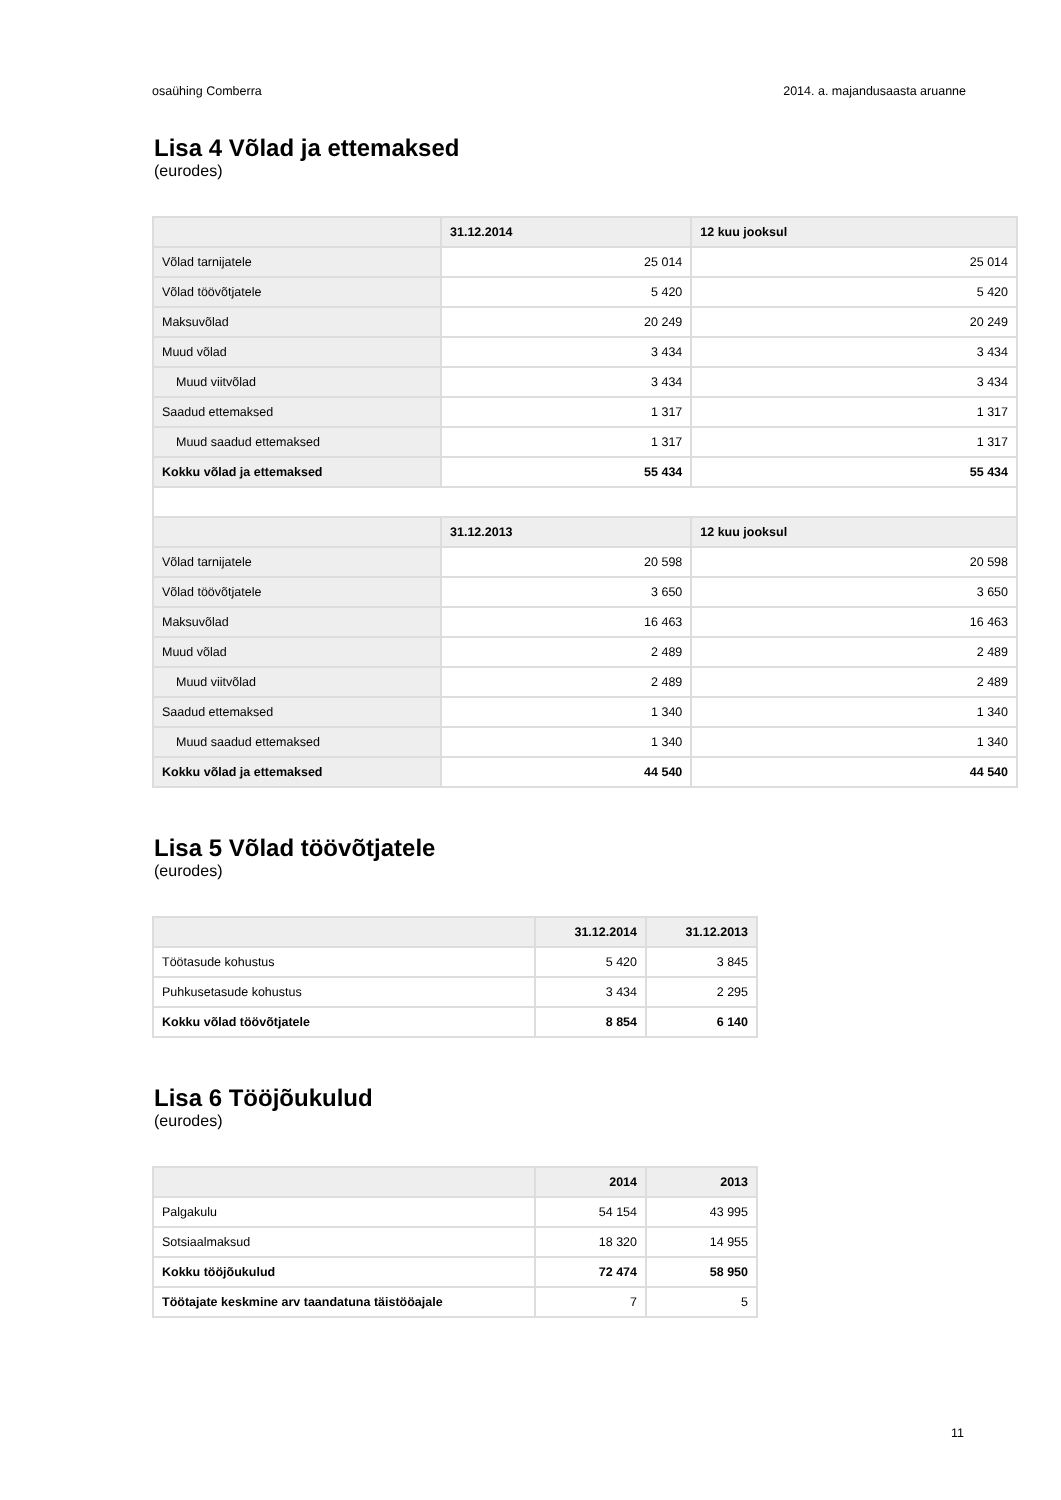osaühing Comberra 2014. a. majandusaasta aruanne
Lisa 4 Võlad ja ettemaksed
(eurodes)
| | 31.12.2014 | 12 kuu jooksul |
| --- | --- | --- |
| Võlad tarnijatele | 25 014 | 25 014 |
| Võlad töövõtjatele | 5 420 | 5 420 |
| Maksuvõlad | 20 249 | 20 249 |
| Muud võlad | 3 434 | 3 434 |
| Muud viitvõlad | 3 434 | 3 434 |
| Saadud ettemaksed | 1 317 | 1 317 |
| Muud saadud ettemaksed | 1 317 | 1 317 |
| Kokku võlad ja ettemaksed | 55 434 | 55 434 |
| | 31.12.2013 | 12 kuu jooksul |
| Võlad tarnijatele | 20 598 | 20 598 |
| Võlad töövõtjatele | 3 650 | 3 650 |
| Maksuvõlad | 16 463 | 16 463 |
| Muud võlad | 2 489 | 2 489 |
| Muud viitvõlad | 2 489 | 2 489 |
| Saadud ettemaksed | 1 340 | 1 340 |
| Muud saadud ettemaksed | 1 340 | 1 340 |
| Kokku võlad ja ettemaksed | 44 540 | 44 540 |
Lisa 5 Võlad töövõtjatele
(eurodes)
| | 31.12.2014 | 31.12.2013 |
| --- | --- | --- |
| Töötasude kohustus | 5 420 | 3 845 |
| Puhkusetasude kohustus | 3 434 | 2 295 |
| Kokku võlad töövõtjatele | 8 854 | 6 140 |
Lisa 6 Tööjõukulud
(eurodes)
| | 2014 | 2013 |
| --- | --- | --- |
| Palgakulu | 54 154 | 43 995 |
| Sotsiaalmaksud | 18 320 | 14 955 |
| Kokku tööjõukulud | 72 474 | 58 950 |
| Töötajate keskmine arv taandatuna täistööajale | 7 | 5 |
11